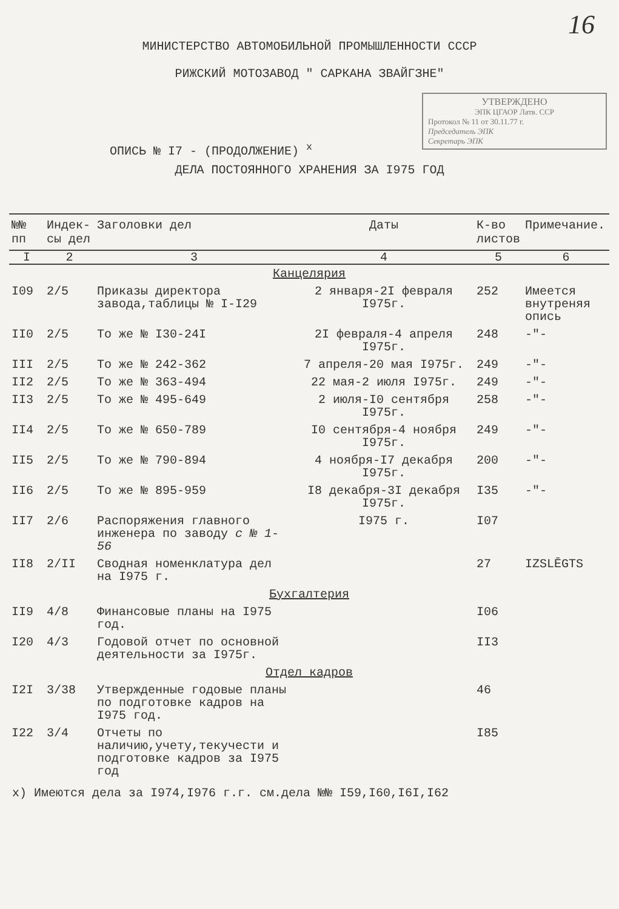16
МИНИСТЕРСТВО АВТОМОБИЛЬНОЙ ПРОМЫШЛЕННОСТИ СССР
РИЖСКИЙ МОТОЗАВОД " САРКАНА ЗВАЙГЗНЕ"
УТВЕРЖДЕНО
ЭПК ЦГАОР Латв. ССР
Протокол № 11 от 30.11.77 г.
Председатель ЭПК
Секретарь ЭПК
ОПИСЬ № I7 - (ПРОДОЛЖЕНИЕ) <sup>х</sup>
ДЕЛА ПОСТОЯННОГО ХРАНЕНИЯ ЗА I975 ГОД
| №№ пп | Индек-сы дел | Заголовки дел | Даты | К-во листов | Примечание. |
| --- | --- | --- | --- | --- | --- |
| I | 2 | 3 | 4 | 5 | 6 |
| Канцелярия | | | | | |
| I09 | 2/5 | Приказы директора завода,таблицы № I-I29 | 2 января-2I февраля I975г. | 252 | Имеется внутреняя опись |
| II0 | 2/5 | То же № I30-24I | 2I февраля-4 апреля I975г. | 248 | -"- |
| III | 2/5 | То же № 242-362 | 7 апреля-20 мая I975г. | 249 | -"- |
| II2 | 2/5 | То же № 363-494 | 22 мая-2 июля I975г. | 249 | -"- |
| II3 | 2/5 | То же № 495-649 | 2 июля-I0 сентября I975г. | 258 | -"- |
| II4 | 2/5 | То же № 650-789 | I0 сентября-4 ноября I975г. | 249 | -"- |
| II5 | 2/5 | То же № 790-894 | 4 ноября-I7 декабря I975г. | 200 | -"- |
| II6 | 2/5 | То же № 895-959 | I8 декабря-3I декабря I975г. | I35 | -"- |
| II7 | 2/6 | Распоряжения главного инженера по заводу с № 1-56 | I975 г. | I07 | |
| II8 | 2/II | Сводная номенклатура дел на I975 г. | | 27 | IZSLĒGTS |
| Бухгалтерия | | | | | |
| II9 | 4/8 | Финансовые планы на I975 год. | | I06 | |
| I20 | 4/3 | Годовой отчет по основной деятельности за I975г. | | II3 | |
| Отдел кадров | | | | | |
| I2I | 3/38 | Утвержденные годовые планы по подготовке кадров на I975 год. | | 46 | |
| I22 | 3/4 | Отчеты по наличию,учету,текучести и подготовке кадров за I975 год | | I85 | |
х) Имеются дела за I974,I976 г.г. см.дела №№ I59,I60,I6I,I62